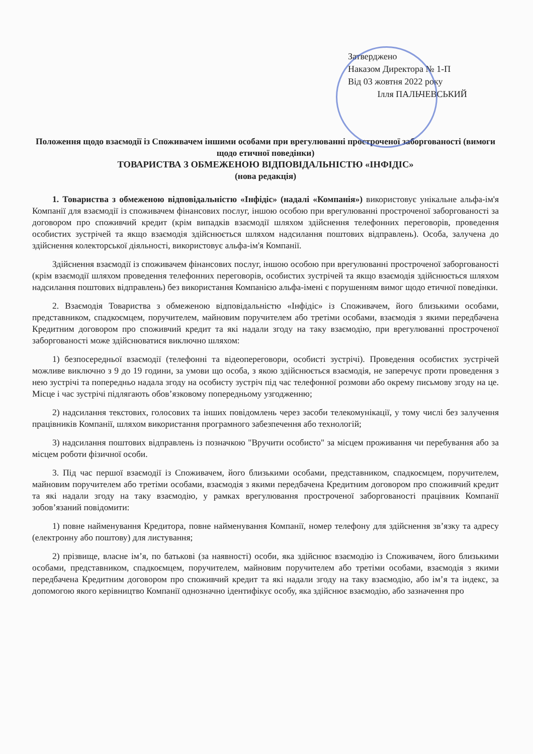Затверджено
Наказом Директора № 1-П
Від 03 жовтня 2022 року
Ілля ПАЛЬЧЕВСЬКИЙ
Положення щодо взаємодії із Споживачем іншими особами при врегулюванні простроченої заборгованості (вимоги щодо етичної поведінки)
ТОВАРИСТВА З ОБМЕЖЕНОЮ ВІДПОВІДАЛЬНІСТЮ «ІНФІДІС»
(нова редакція)
1. Товариства з обмеженою відповідальністю «Інфідіс» (надалі «Компанія») використовує унікальне альфа-ім'я Компанії для взаємодії із споживачем фінансових послуг, іншою особою при врегулюванні простроченої заборгованості за договором про споживчий кредит (крім випадків взаємодії шляхом здійснення телефонних переговорів, проведення особистих зустрічей та якщо взаємодія здійснюється шляхом надсилання поштових відправлень). Особа, залучена до здійснення колекторської діяльності, використовує альфа-ім'я Компанії.
Здійснення взаємодії із споживачем фінансових послуг, іншою особою при врегулюванні простроченої заборгованості (крім взаємодії шляхом проведення телефонних переговорів, особистих зустрічей та якщо взаємодія здійснюється шляхом надсилання поштових відправлень) без використання Компанією альфа-імені є порушенням вимог щодо етичної поведінки.
2. Взаємодія Товариства з обмеженою відповідальністю «Інфідіс» із Споживачем, його близькими особами, представником, спадкоємцем, поручителем, майновим поручителем або третіми особами, взаємодія з якими передбачена Кредитним договором про споживчий кредит та які надали згоду на таку взаємодію, при врегулюванні простроченої заборгованості може здійснюватися виключно шляхом:
1) безпосередньої взаємодії (телефонні та відеопереговори, особисті зустрічі). Проведення особистих зустрічей можливе виключно з 9 до 19 години, за умови що особа, з якою здійснюється взаємодія, не заперечує проти проведення з нею зустрічі та попередньо надала згоду на особисту зустріч під час телефонної розмови або окрему письмову згоду на це. Місце і час зустрічі підлягають обов’язковому попередньому узгодженню;
2) надсилання текстових, голосових та інших повідомлень через засоби телекомунікації, у тому числі без залучення працівників Компанії, шляхом використання програмного забезпечення або технологій;
3) надсилання поштових відправлень із позначкою "Вручити особисто" за місцем проживання чи перебування або за місцем роботи фізичної особи.
3. Під час першої взаємодії із Споживачем, його близькими особами, представником, спадкоємцем, поручителем, майновим поручителем або третіми особами, взаємодія з якими передбачена Кредитним договором про споживчий кредит та які надали згоду на таку взаємодію, у рамках врегулювання простроченої заборгованості працівник Компанії зобов’язаний повідомити:
1) повне найменування Кредитора, повне найменування Компанії, номер телефону для здійснення зв’язку та адресу (електронну або поштову) для листування;
2) прізвище, власне ім’я, по батькові (за наявності) особи, яка здійснює взаємодію із Споживачем, його близькими особами, представником, спадкоємцем, поручителем, майновим поручителем або третіми особами, взаємодія з якими передбачена Кредитним договором про споживчий кредит та які надали згоду на таку взаємодію, або ім’я та індекс, за допомогою якого керівництво Компанії однозначно ідентифікує особу, яка здійснює взаємодію, або зазначення про